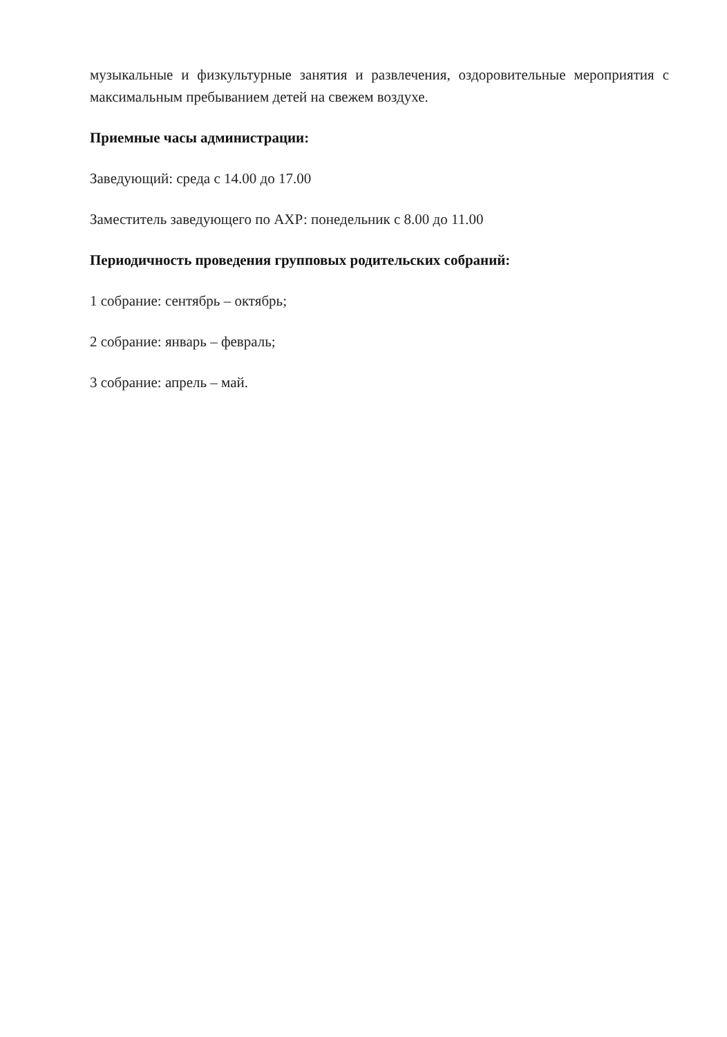музыкальные и физкультурные занятия и развлечения, оздоровительные мероприятия с максимальным пребыванием детей на свежем воздухе.
Приемные часы администрации:
Заведующий: среда с 14.00 до 17.00
Заместитель заведующего по АХР: понедельник с 8.00 до 11.00
Периодичность проведения групповых родительских собраний:
1 собрание: сентябрь – октябрь;
2 собрание: январь – февраль;
3 собрание: апрель – май.